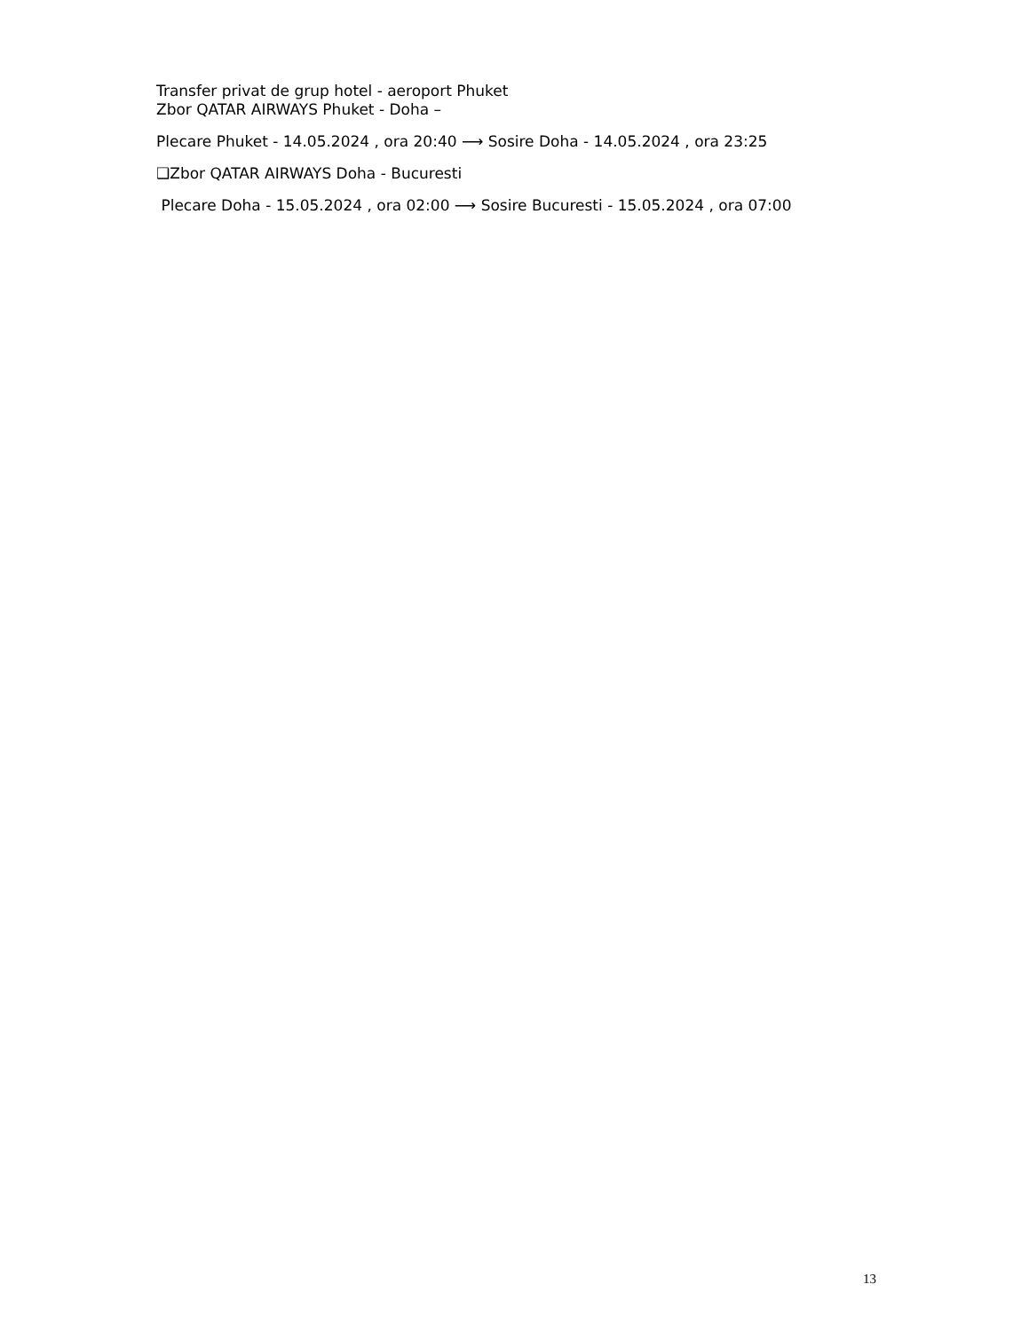Transfer privat de grup hotel - aeroport Phuket
Zbor QATAR AIRWAYS Phuket - Doha –
Plecare Phuket - 14.05.2024 , ora 20:40 ⟶ Sosire Doha - 14.05.2024 , ora 23:25
❑Zbor QATAR AIRWAYS Doha - Bucuresti
Plecare Doha - 15.05.2024 , ora 02:00 ⟶ Sosire Bucuresti - 15.05.2024 , ora 07:00
13